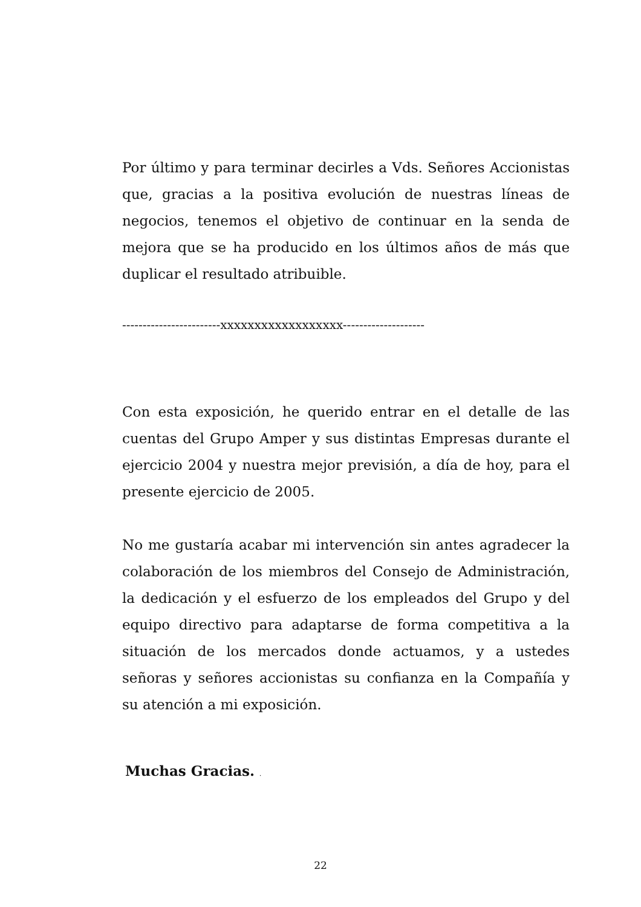Por último y para terminar decirles a Vds. Señores Accionistas que, gracias a la positiva evolución de nuestras líneas de negocios, tenemos el objetivo de continuar en la senda de mejora que se ha producido en los últimos años de más que duplicar el resultado atribuible.
------------------------xxxxxxxxxxxxxxxxxx--------------------
Con esta exposición, he querido entrar en el detalle de las cuentas del Grupo Amper y sus distintas Empresas durante el ejercicio 2004 y nuestra mejor previsión, a día de hoy, para el presente ejercicio de 2005.
No me gustaría acabar mi intervención sin antes agradecer la colaboración de los miembros del Consejo de Administración, la dedicación y el esfuerzo de los empleados del Grupo y del equipo directivo para adaptarse de forma competitiva a la situación de los mercados donde actuamos, y a ustedes señoras y señores accionistas su confianza en la Compañía y su atención a mi exposición.
Muchas Gracias. .
22